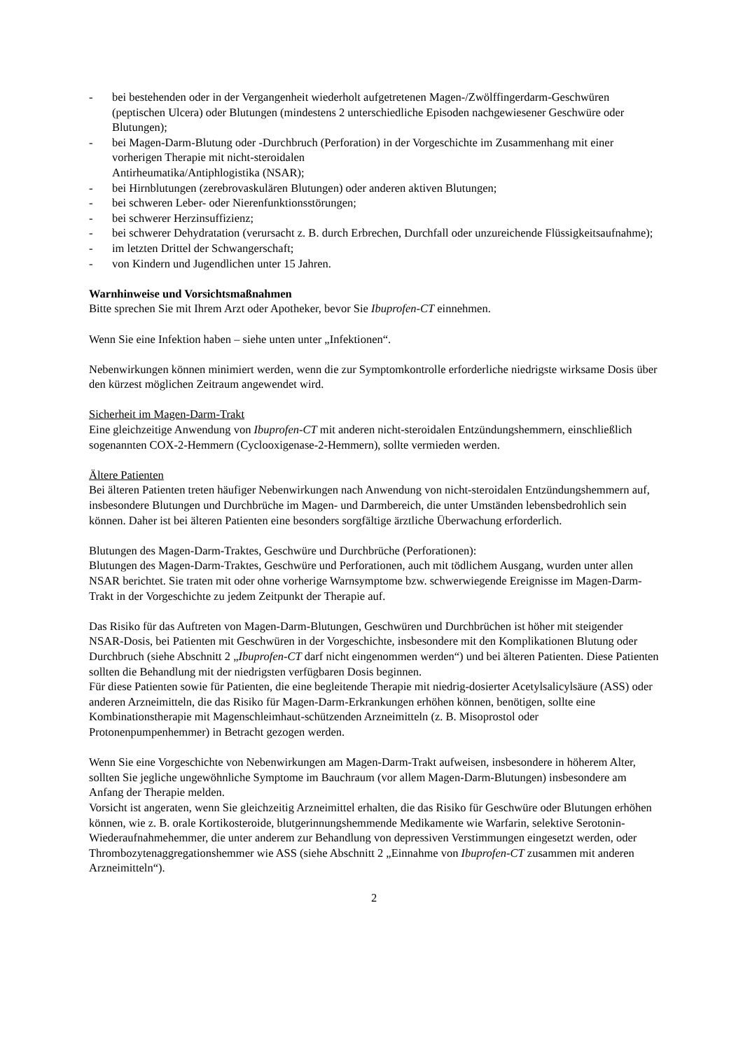- bei bestehenden oder in der Vergangenheit wiederholt aufgetretenen Magen-/Zwölffingerdarm-Geschwüren (peptischen Ulcera) oder Blutungen (mindestens 2 unterschiedliche Episoden nachgewiesener Geschwüre oder Blutungen);
- bei Magen-Darm-Blutung oder -Durchbruch (Perforation) in der Vorgeschichte im Zusammenhang mit einer vorherigen Therapie mit nicht-steroidalen
Antirheumatika/Antiphlogistika (NSAR);
- bei Hirnblutungen (zerebrovaskulären Blutungen) oder anderen aktiven Blutungen;
- bei schweren Leber- oder Nierenfunktionsstörungen;
- bei schwerer Herzinsuffizienz;
- bei schwerer Dehydratation (verursacht z. B. durch Erbrechen, Durchfall oder unzureichende Flüssigkeitsaufnahme);
- im letzten Drittel der Schwangerschaft;
- von Kindern und Jugendlichen unter 15 Jahren.
Warnhinweise und Vorsichtsmaßnahmen
Bitte sprechen Sie mit Ihrem Arzt oder Apotheker, bevor Sie Ibuprofen-CT einnehmen.
Wenn Sie eine Infektion haben – siehe unten unter „Infektionen“.
Nebenwirkungen können minimiert werden, wenn die zur Symptomkontrolle erforderliche niedrigste wirksame Dosis über den kürzest möglichen Zeitraum angewendet wird.
Sicherheit im Magen-Darm-Trakt
Eine gleichzeitige Anwendung von Ibuprofen-CT mit anderen nicht-steroidalen Entzündungshemmern, einschließlich sogenannten COX-2-Hemmern (Cyclooxigenase-2-Hemmern), sollte vermieden werden.
Ältere Patienten
Bei älteren Patienten treten häufiger Nebenwirkungen nach Anwendung von nicht-steroidalen Entzündungshemmern auf, insbesondere Blutungen und Durchbrüche im Magen- und Darmbereich, die unter Umständen lebensbedrohlich sein können. Daher ist bei älteren Patienten eine besonders sorgfältige ärztliche Überwachung erforderlich.
Blutungen des Magen-Darm-Traktes, Geschwüre und Durchbrüche (Perforationen):
Blutungen des Magen-Darm-Traktes, Geschwüre und Perforationen, auch mit tödlichem Ausgang, wurden unter allen NSAR berichtet. Sie traten mit oder ohne vorherige Warnsymptome bzw. schwerwiegende Ereignisse im Magen-Darm-Trakt in der Vorgeschichte zu jedem Zeitpunkt der Therapie auf.
Das Risiko für das Auftreten von Magen-Darm-Blutungen, Geschwüren und Durchbrüchen ist höher mit steigender NSAR-Dosis, bei Patienten mit Geschwüren in der Vorgeschichte, insbesondere mit den Komplikationen Blutung oder Durchbruch (siehe Abschnitt 2 „Ibuprofen-CT darf nicht eingenommen werden“) und bei älteren Patienten. Diese Patienten sollten die Behandlung mit der niedrigsten verfügbaren Dosis beginnen.
Für diese Patienten sowie für Patienten, die eine begleitende Therapie mit niedrig-dosierter Acetylsalicylsäure (ASS) oder anderen Arzneimitteln, die das Risiko für Magen-Darm-Erkrankungen erhöhen können, benötigen, sollte eine Kombinationstherapie mit Magenschleimhaut-schützenden Arzneimitteln (z. B. Misoprostol oder Protonenpumpenhemmer) in Betracht gezogen werden.
Wenn Sie eine Vorgeschichte von Nebenwirkungen am Magen-Darm-Trakt aufweisen, insbesondere in höherem Alter, sollten Sie jegliche ungewöhnliche Symptome im Bauchraum (vor allem Magen-Darm-Blutungen) insbesondere am Anfang der Therapie melden.
Vorsicht ist angeraten, wenn Sie gleichzeitig Arzneimittel erhalten, die das Risiko für Geschwüre oder Blutungen erhöhen können, wie z. B. orale Kortikosteroide, blutgerinnungshemmende Medikamente wie Warfarin, selektive Serotonin-Wiederaufnahmehemmer, die unter anderem zur Behandlung von depressiven Verstimmungen eingesetzt werden, oder Thrombozytenaggregationshemmer wie ASS (siehe Abschnitt 2 „Einnahme von Ibuprofen-CT zusammen mit anderen Arzneimitteln“).
2